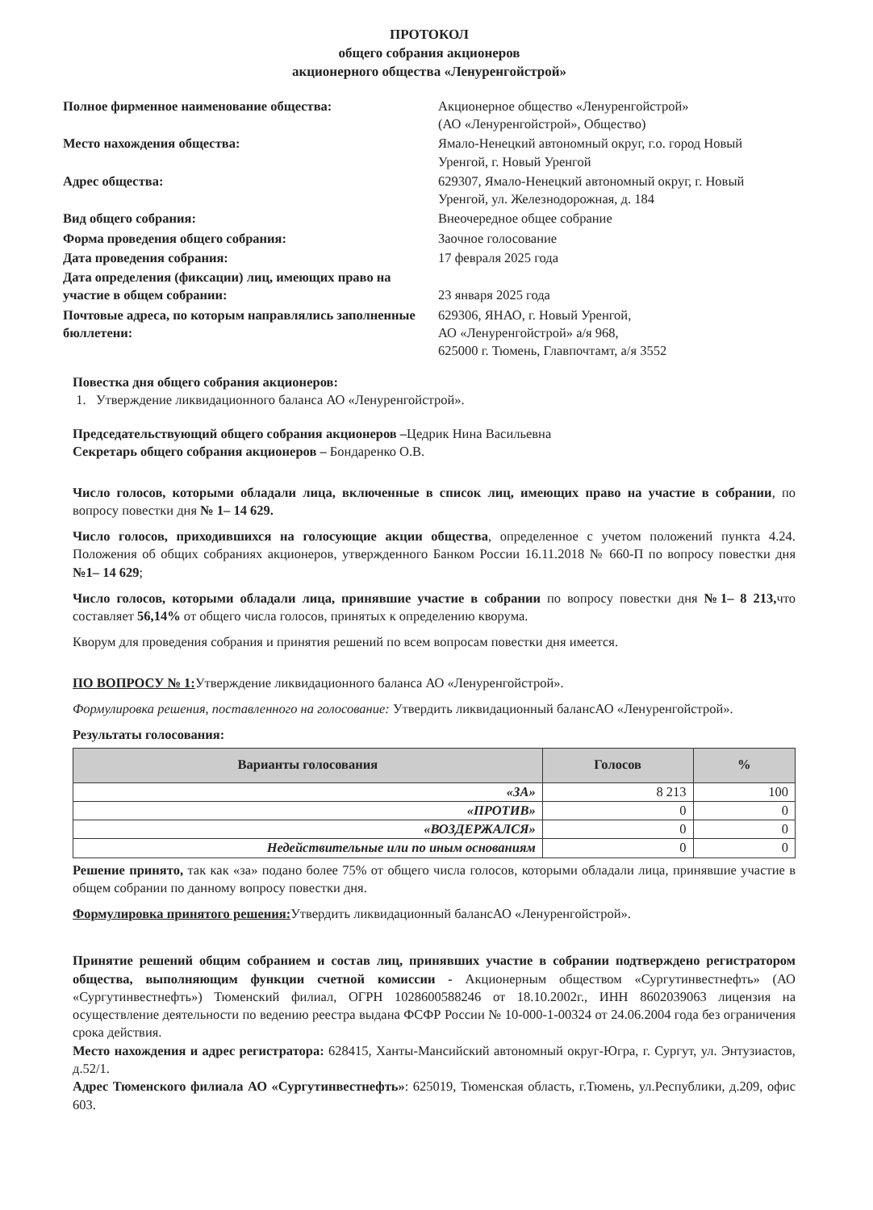ПРОТОКОЛ
общего собрания акционеров
акционерного общества «Ленуренгойстрой»
Полное фирменное наименование общества:
Акционерное общество «Ленуренгойстрой»
(АО «Ленуренгойстрой», Общество)
Место нахождения общества:
Ямало-Ненецкий автономный округ, г.о. город Новый Уренгой, г. Новый Уренгой
Адрес общества:
629307, Ямало-Ненецкий автономный округ, г. Новый Уренгой, ул. Железнодорожная, д. 184
Вид общего собрания:
Внеочередное общее собрание
Форма проведения общего собрания:
Заочное голосование
Дата проведения собрания:
17 февраля 2025 года
Дата определения (фиксации) лиц, имеющих право на участие в общем собрании:
23 января 2025 года
Почтовые адреса, по которым направлялись заполненные бюллетени:
629306, ЯНАО, г. Новый Уренгой,
АО «Ленуренгойстрой» а/я 968,
625000 г. Тюмень, Главпочтамт, а/я 3552
Повестка дня общего собрания акционеров:
1. Утверждение ликвидационного баланса АО «Ленуренгойстрой».
Председательствующий общего собрания акционеров –Цедрик Нина Васильевна
Секретарь общего собрания акционеров – Бондаренко О.В.
Число голосов, которыми обладали лица, включенные в список лиц, имеющих право на участие в собрании, по вопросу повестки дня № 1– 14 629.
Число голосов, приходившихся на голосующие акции общества, определенное с учетом положений пункта 4.24. Положения об общих собраниях акционеров, утвержденного Банком России 16.11.2018 № 660-П по вопросу повестки дня №1– 14 629;
Число голосов, которыми обладали лица, принявшие участие в собрании по вопросу повестки дня №1– 8 213, что составляет 56,14% от общего числа голосов, принятых к определению кворума.
Кворум для проведения собрания и принятия решений по всем вопросам повестки дня имеется.
ПО ВОПРОСУ № 1: Утверждение ликвидационного баланса АО «Ленуренгойстрой».
Формулировка решения, поставленного на голосование: Утвердить ликвидационный балансАО «Ленуренгойстрой».
Результаты голосования:
| Варианты голосования | Голосов | % |
| --- | --- | --- |
| «ЗА» | 8 213 | 100 |
| «ПРОТИВ» | 0 | 0 |
| «ВОЗДЕРЖАЛСЯ» | 0 | 0 |
| Недействительные или по иным основаниям | 0 | 0 |
Решение принято, так как «за» подано более 75% от общего числа голосов, которыми обладали лица, принявшие участие в общем собрании по данному вопросу повестки дня.
Формулировка принятого решения: Утвердить ликвидационный балансАО «Ленуренгойстрой».
Принятие решений общим собранием и состав лиц, принявших участие в собрании подтверждено регистратором общества, выполняющим функции счетной комиссии - Акционерным обществом «Сургутинвестнефть» (АО «Сургутинвестнефть») Тюменский филиал, ОГРН 1028600588246 от 18.10.2002г., ИНН 8602039063 лицензия на осуществление деятельности по ведению реестра выдана ФСФР России № 10-000-1-00324 от 24.06.2004 года без ограничения срока действия.
Место нахождения и адрес регистратора: 628415, Ханты-Мансийский автономный округ-Югра, г. Сургут, ул. Энтузиастов, д.52/1.
Адрес Тюменского филиала АО «Сургутинвестнефть»: 625019, Тюменская область, г.Тюмень, ул.Республики, д.209, офис 603.